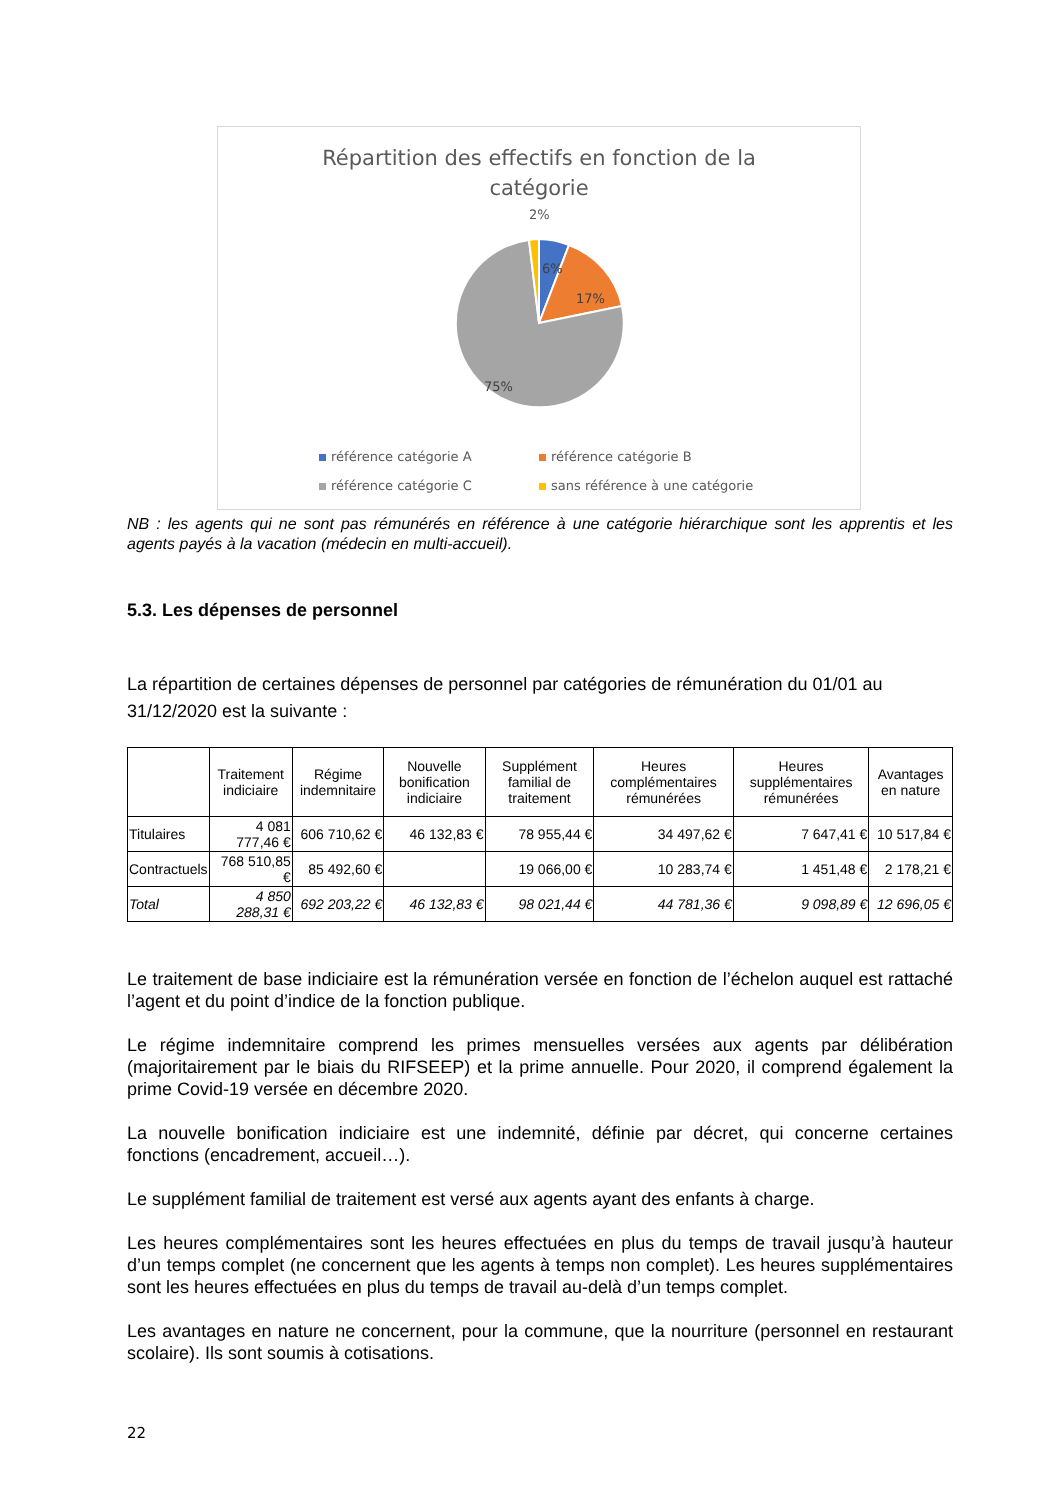Répartition des effectifs en fonction de la
catégorie
2%
6%
17%
75%
référence catégorie A
référence catégorie B
référence catégorie C
sans référence à une catégorie
NB : les agents qui ne sont pas rémunérés en référence à une catégorie hiérarchique sont les apprentis et les agents payés à la vacation (médecin en multi-accueil).
5.3. Les dépenses de personnel
La répartition de certaines dépenses de personnel par catégories de rémunération du 01/01 au 31/12/2020 est la suivante :
| | Traitement indiciaire | Régime indemnitaire | Nouvelle bonification indiciaire | Supplément familial de traitement | Heures complémentaires rémunérées | Heures supplémentaires rémunérées | Avantages en nature |
| --- | --- | --- | --- | --- | --- | --- | --- |
| Titulaires | 4 081 777,46 € | 606 710,62 € | 46 132,83 € | 78 955,44 € | 34 497,62 € | 7 647,41 € | 10 517,84 € |
| Contractuels | 768 510,85 € | 85 492,60 € | | 19 066,00 € | 10 283,74 € | 1 451,48 € | 2 178,21 € |
| Total | 4 850 288,31 € | 692 203,22 € | 46 132,83 € | 98 021,44 € | 44 781,36 € | 9 098,89 € | 12 696,05 € |
Le traitement de base indiciaire est la rémunération versée en fonction de l’échelon auquel est rattaché l’agent et du point d’indice de la fonction publique.
Le régime indemnitaire comprend les primes mensuelles versées aux agents par délibération (majoritairement par le biais du RIFSEEP) et la prime annuelle. Pour 2020, il comprend également la prime Covid-19 versée en décembre 2020.
La nouvelle bonification indiciaire est une indemnité, définie par décret, qui concerne certaines fonctions (encadrement, accueil…).
Le supplément familial de traitement est versé aux agents ayant des enfants à charge.
Les heures complémentaires sont les heures effectuées en plus du temps de travail jusqu’à hauteur d’un temps complet (ne concernent que les agents à temps non complet). Les heures supplémentaires sont les heures effectuées en plus du temps de travail au-delà d’un temps complet.
Les avantages en nature ne concernent, pour la commune, que la nourriture (personnel en restaurant scolaire). Ils sont soumis à cotisations.
22